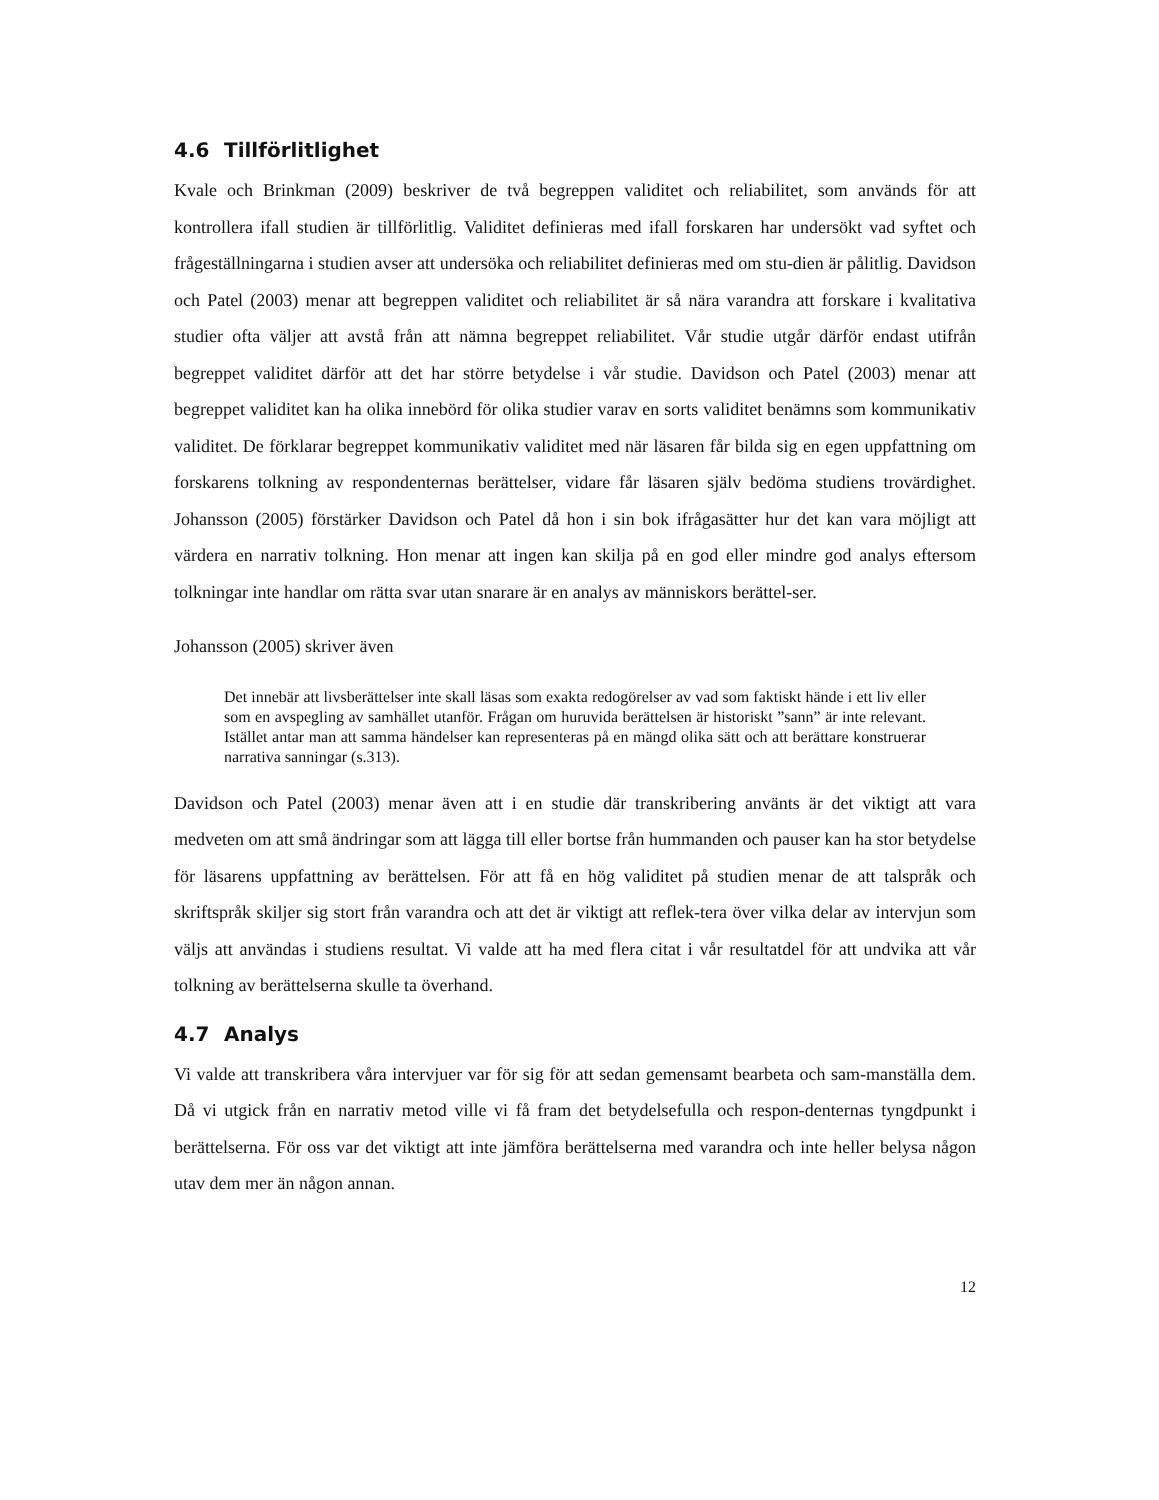4.6 Tillförlitlighet
Kvale och Brinkman (2009) beskriver de två begreppen validitet och reliabilitet, som används för att kontrollera ifall studien är tillförlitlig. Validitet definieras med ifall forskaren har undersökt vad syftet och frågeställningarna i studien avser att undersöka och reliabilitet definieras med om stu-dien är pålitlig. Davidson och Patel (2003) menar att begreppen validitet och reliabilitet är så nära varandra att forskare i kvalitativa studier ofta väljer att avstå från att nämna begreppet reliabilitet. Vår studie utgår därför endast utifrån begreppet validitet därför att det har större betydelse i vår studie. Davidson och Patel (2003) menar att begreppet validitet kan ha olika innebörd för olika studier varav en sorts validitet benämns som kommunikativ validitet. De förklarar begreppet kommunikativ validitet med när läsaren får bilda sig en egen uppfattning om forskarens tolkning av respondenternas berättelser, vidare får läsaren själv bedöma studiens trovärdighet. Johansson (2005) förstärker Davidson och Patel då hon i sin bok ifrågasätter hur det kan vara möjligt att värdera en narrativ tolkning. Hon menar att ingen kan skilja på en god eller mindre god analys eftersom tolkningar inte handlar om rätta svar utan snarare är en analys av människors berättel-ser.
Johansson (2005) skriver även
Det innebär att livsberättelser inte skall läsas som exakta redogörelser av vad som faktiskt hände i ett liv eller som en avspegling av samhället utanför. Frågan om huruvida berättelsen är historiskt ”sann” är inte relevant. Istället antar man att samma händelser kan representeras på en mängd olika sätt och att berättare konstruerar narrativa sanningar (s.313).
Davidson och Patel (2003) menar även att i en studie där transkribering använts är det viktigt att vara medveten om att små ändringar som att lägga till eller bortse från hummanden och pauser kan ha stor betydelse för läsarens uppfattning av berättelsen. För att få en hög validitet på studien menar de att talspråk och skriftspråk skiljer sig stort från varandra och att det är viktigt att reflek-tera över vilka delar av intervjun som väljs att användas i studiens resultat. Vi valde att ha med flera citat i vår resultatdel för att undvika att vår tolkning av berättelserna skulle ta överhand.
4.7 Analys
Vi valde att transkribera våra intervjuer var för sig för att sedan gemensamt bearbeta och sam-manställa dem. Då vi utgick från en narrativ metod ville vi få fram det betydelsefulla och respon-denternas tyngdpunkt i berättelserna. För oss var det viktigt att inte jämföra berättelserna med varandra och inte heller belysa någon utav dem mer än någon annan.
12